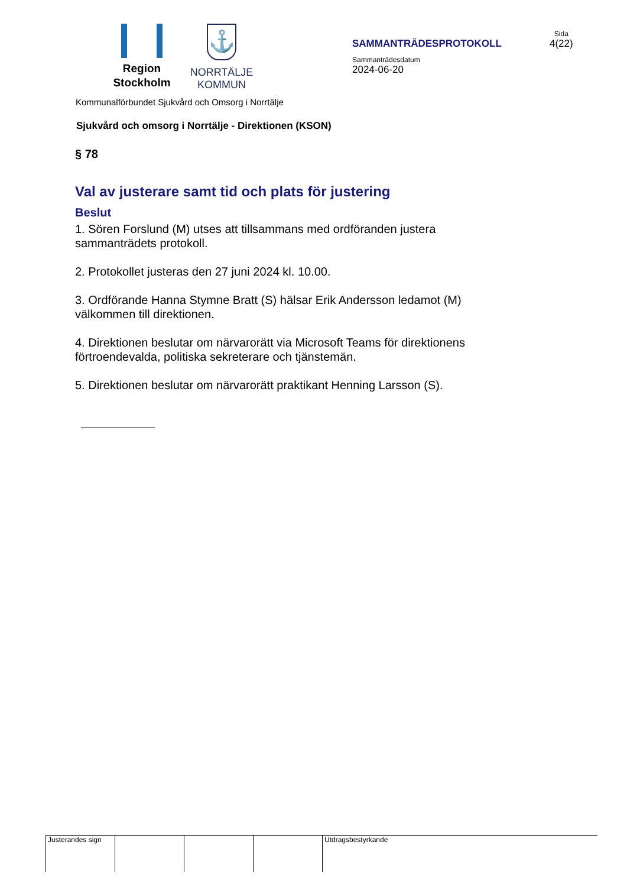Region
Stockholm
⚓
NORRTÄLJE
KOMMUN
SAMMANTRÄDESPROTOKOLL
Sammanträdesdatum
2024-06-20
Sida
4(22)
Kommunalförbundet Sjukvård och Omsorg i Norrtälje
Sjukvård och omsorg i Norrtälje - Direktionen (KSON)
§ 78
Val av justerare samt tid och plats för justering
Beslut
1. Sören Forslund (M) utses att tillsammans med ordföranden justera sammanträdets protokoll.
2. Protokollet justeras den 27 juni 2024 kl. 10.00.
3. Ordförande Hanna Stymne Bratt (S) hälsar Erik Andersson ledamot (M) välkommen till direktionen.
4. Direktionen beslutar om närvarorätt via Microsoft Teams för direktionens förtroendevalda, politiska sekreterare och tjänstemän.
5. Direktionen beslutar om närvarorätt praktikant Henning Larsson (S).
Justerandes sign
Utdragsbestyrkande